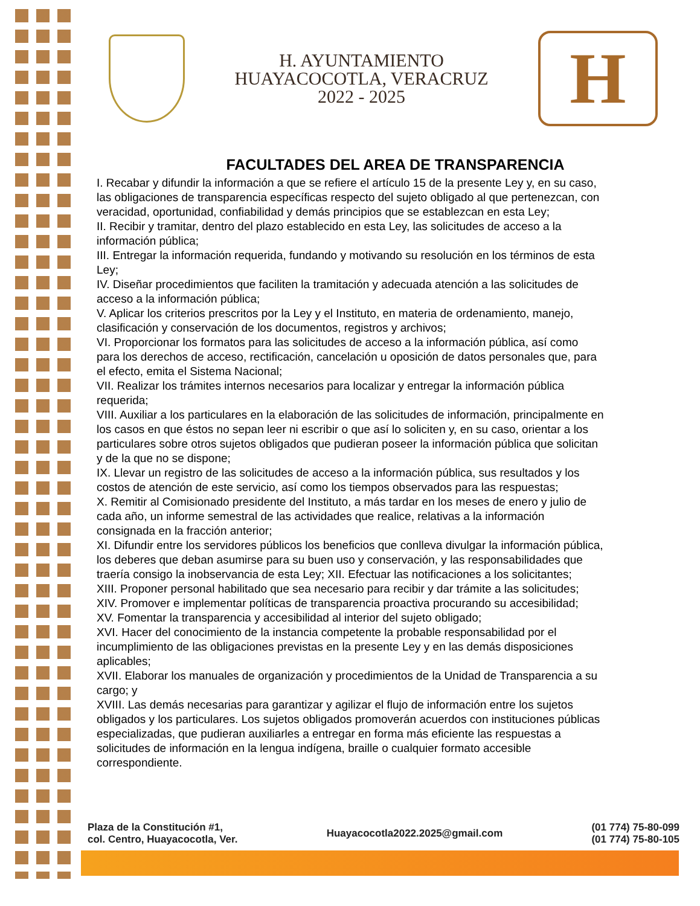H. AYUNTAMIENTO
HUAYACOCOTLA, VERACRUZ
2022 - 2025
H
FACULTADES DEL AREA DE TRANSPARENCIA
I. Recabar y difundir la información a que se refiere el artículo 15 de la presente Ley y, en su caso, las obligaciones de transparencia específicas respecto del sujeto obligado al que pertenezcan, con veracidad, oportunidad, confiabilidad y demás principios que se establezcan en esta Ley;
II. Recibir y tramitar, dentro del plazo establecido en esta Ley, las solicitudes de acceso a la información pública;
III. Entregar la información requerida, fundando y motivando su resolución en los términos de esta Ley;
IV. Diseñar procedimientos que faciliten la tramitación y adecuada atención a las solicitudes de acceso a la información pública;
V. Aplicar los criterios prescritos por la Ley y el Instituto, en materia de ordenamiento, manejo, clasificación y conservación de los documentos, registros y archivos;
VI. Proporcionar los formatos para las solicitudes de acceso a la información pública, así como para los derechos de acceso, rectificación, cancelación u oposición de datos personales que, para el efecto, emita el Sistema Nacional;
VII. Realizar los trámites internos necesarios para localizar y entregar la información pública requerida;
VIII. Auxiliar a los particulares en la elaboración de las solicitudes de información, principalmente en los casos en que éstos no sepan leer ni escribir o que así lo soliciten y, en su caso, orientar a los particulares sobre otros sujetos obligados que pudieran poseer la información pública que solicitan y de la que no se dispone;
IX. Llevar un registro de las solicitudes de acceso a la información pública, sus resultados y los costos de atención de este servicio, así como los tiempos observados para las respuestas;
X. Remitir al Comisionado presidente del Instituto, a más tardar en los meses de enero y julio de cada año, un informe semestral de las actividades que realice, relativas a la información consignada en la fracción anterior;
XI. Difundir entre los servidores públicos los beneficios que conlleva divulgar la información pública, los deberes que deban asumirse para su buen uso y conservación, y las responsabilidades que traería consigo la inobservancia de esta Ley; XII. Efectuar las notificaciones a los solicitantes;
XIII. Proponer personal habilitado que sea necesario para recibir y dar trámite a las solicitudes;
XIV. Promover e implementar políticas de transparencia proactiva procurando su accesibilidad;
XV. Fomentar la transparencia y accesibilidad al interior del sujeto obligado;
XVI. Hacer del conocimiento de la instancia competente la probable responsabilidad por el incumplimiento de las obligaciones previstas en la presente Ley y en las demás disposiciones aplicables;
XVII. Elaborar los manuales de organización y procedimientos de la Unidad de Transparencia a su cargo; y
XVIII. Las demás necesarias para garantizar y agilizar el flujo de información entre los sujetos obligados y los particulares. Los sujetos obligados promoverán acuerdos con instituciones públicas especializadas, que pudieran auxiliarles a entregar en forma más eficiente las respuestas a solicitudes de información en la lengua indígena, braille o cualquier formato accesible correspondiente.
Plaza de la Constitución #1,
col. Centro, Huayacocotla, Ver.
Huayacocotla2022.2025@gmail.com
(01 774) 75-80-099
(01 774) 75-80-105